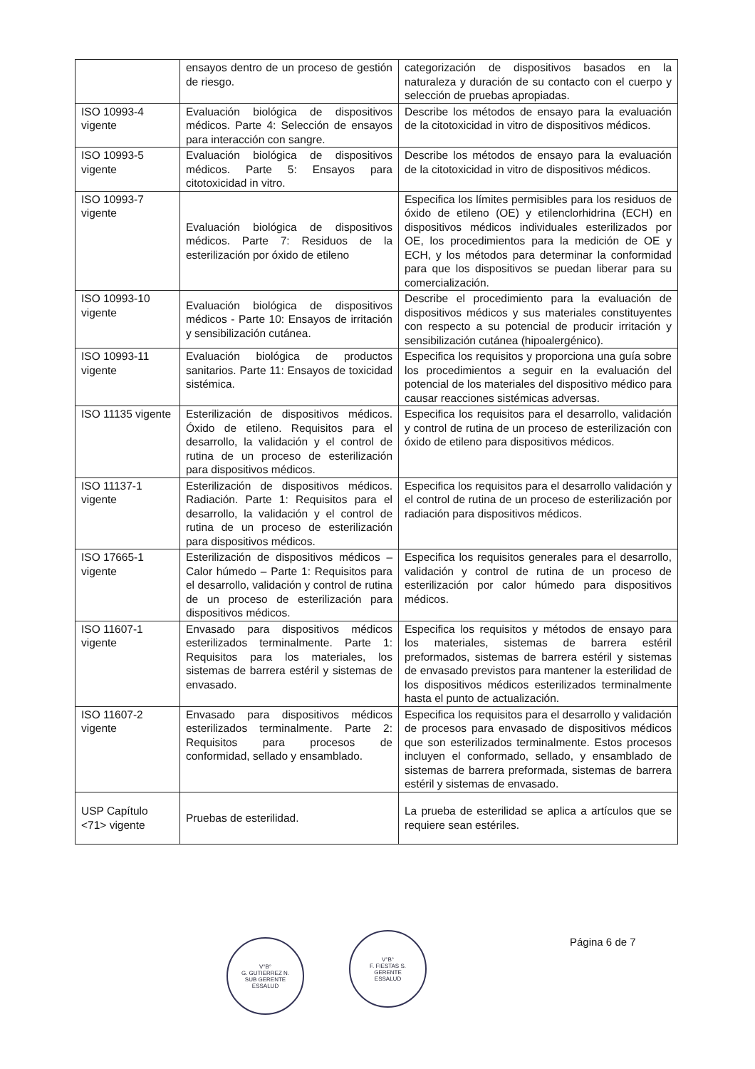| | ensayos dentro de un proceso de gestión de riesgo. | categorización de dispositivos basados en la naturaleza y duración de su contacto con el cuerpo y selección de pruebas apropiadas. |
| ISO 10993-4 vigente | Evaluación biológica de dispositivos médicos. Parte 4: Selección de ensayos para interacción con sangre. | Describe los métodos de ensayo para la evaluación de la citotoxicidad in vitro de dispositivos médicos. |
| ISO 10993-5 vigente | Evaluación biológica de dispositivos médicos. Parte 5: Ensayos para citotoxicidad in vitro. | Describe los métodos de ensayo para la evaluación de la citotoxicidad in vitro de dispositivos médicos. |
| ISO 10993-7 vigente | Evaluación biológica de dispositivos médicos. Parte 7: Residuos de la esterilización por óxido de etileno | Especifica los límites permisibles para los residuos de óxido de etileno (OE) y etilenclorhidrina (ECH) en dispositivos médicos individuales esterilizados por OE, los procedimientos para la medición de OE y ECH, y los métodos para determinar la conformidad para que los dispositivos se puedan liberar para su comercialización. |
| ISO 10993-10 vigente | Evaluación biológica de dispositivos médicos - Parte 10: Ensayos de irritación y sensibilización cutánea. | Describe el procedimiento para la evaluación de dispositivos médicos y sus materiales constituyentes con respecto a su potencial de producir irritación y sensibilización cutánea (hipoalergénico). |
| ISO 10993-11 vigente | Evaluación biológica de productos sanitarios. Parte 11: Ensayos de toxicidad sistémica. | Especifica los requisitos y proporciona una guía sobre los procedimientos a seguir en la evaluación del potencial de los materiales del dispositivo médico para causar reacciones sistémicas adversas. |
| ISO 11135 vigente | Esterilización de dispositivos médicos. Óxido de etileno. Requisitos para el desarrollo, la validación y el control de rutina de un proceso de esterilización para dispositivos médicos. | Especifica los requisitos para el desarrollo, validación y control de rutina de un proceso de esterilización con óxido de etileno para dispositivos médicos. |
| ISO 11137-1 vigente | Esterilización de dispositivos médicos. Radiación. Parte 1: Requisitos para el desarrollo, la validación y el control de rutina de un proceso de esterilización para dispositivos médicos. | Especifica los requisitos para el desarrollo validación y el control de rutina de un proceso de esterilización por radiación para dispositivos médicos. |
| ISO 17665-1 vigente | Esterilización de dispositivos médicos – Calor húmedo – Parte 1: Requisitos para el desarrollo, validación y control de rutina de un proceso de esterilización para dispositivos médicos. | Especifica los requisitos generales para el desarrollo, validación y control de rutina de un proceso de esterilización por calor húmedo para dispositivos médicos. |
| ISO 11607-1 vigente | Envasado para dispositivos médicos esterilizados terminalmente. Parte 1: Requisitos para los materiales, los sistemas de barrera estéril y sistemas de envasado. | Especifica los requisitos y métodos de ensayo para los materiales, sistemas de barrera estéril preformados, sistemas de barrera estéril y sistemas de envasado previstos para mantener la esterilidad de los dispositivos médicos esterilizados terminalmente hasta el punto de actualización. |
| ISO 11607-2 vigente | Envasado para dispositivos médicos esterilizados terminalmente. Parte 2: Requisitos para procesos de conformidad, sellado y ensamblado. | Especifica los requisitos para el desarrollo y validación de procesos para envasado de dispositivos médicos que son esterilizados terminalmente. Estos procesos incluyen el conformado, sellado, y ensamblado de sistemas de barrera preformada, sistemas de barrera estéril y sistemas de envasado. |
| USP Capítulo <71> vigente | Pruebas de esterilidad. | La prueba de esterilidad se aplica a artículos que se requiere sean estériles. |
V°B°
G. GUTIERREZ N.
SUB GERENTE
ESSALUD
V°B°
F. FIESTAS S.
GERENTE
ESSALUD
Página 6 de 7